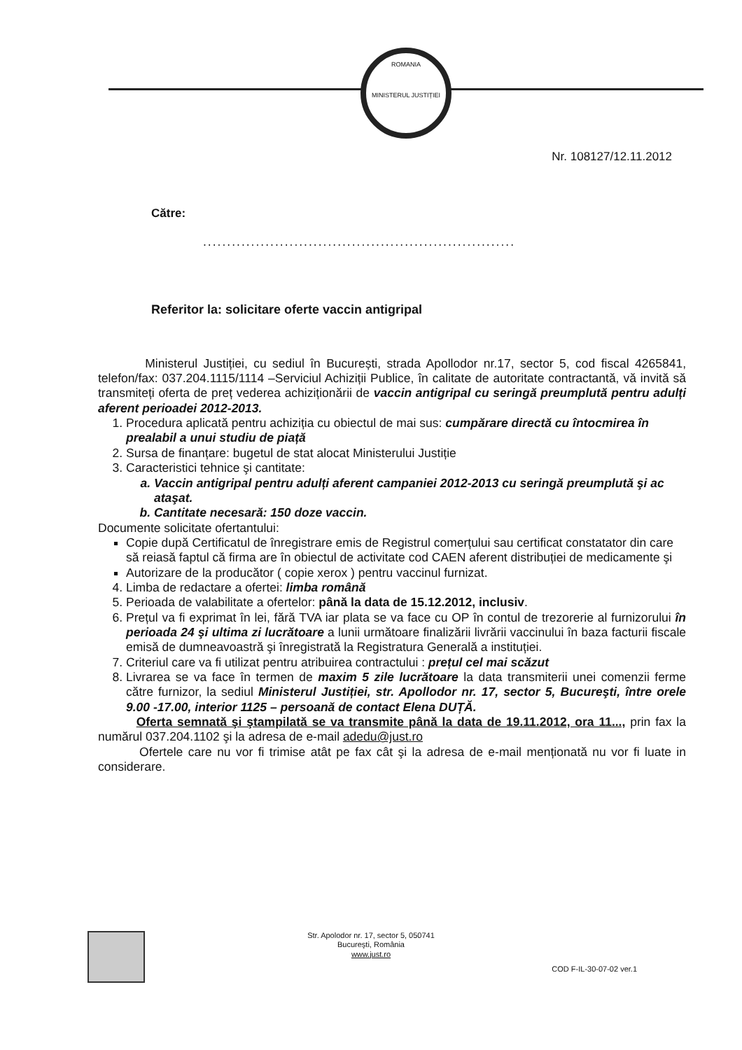ROMANIA
MINISTERUL JUSTIȚIEI
Nr. 108127/12.11.2012
Către:
.................................................................
Referitor la: solicitare oferte vaccin antigripal
Ministerul Justiției, cu sediul în București, strada Apollodor nr.17, sector 5, cod fiscal 4265841, telefon/fax: 037.204.1115/1114 –Serviciul Achiziții Publice, în calitate de autoritate contractantă, vă invită să transmiteți oferta de preț vederea achiziționării de vaccin antigripal cu seringă preumplută pentru adulți aferent perioadei 2012-2013.
1. Procedura aplicată pentru achiziția cu obiectul de mai sus: cumpărare directă cu întocmirea în prealabil a unui studiu de piață
2. Sursa de finanțare: bugetul de stat alocat Ministerului Justiție
3. Caracteristici tehnice şi cantitate:
a. Vaccin antigripal pentru adulți aferent campaniei 2012-2013 cu seringă preumplută şi ac ataşat.
b. Cantitate necesară: 150 doze vaccin.
Documente solicitate ofertantului:
Copie după Certificatul de înregistrare emis de Registrul comerțului sau certificat constatator din care să reiasă faptul că firma are în obiectul de activitate cod CAEN aferent distribuției de medicamente şi
Autorizare de la producător ( copie xerox ) pentru vaccinul furnizat.
4. Limba de redactare a ofertei: limba română
5. Perioada de valabilitate a ofertelor: până la data de 15.12.2012, inclusiv.
6. Prețul va fi exprimat în lei, fără TVA iar plata se va face cu OP în contul de trezorerie al furnizorului în perioada 24 şi ultima zi lucrătoare a lunii următoare finalizării livrării vaccinului în baza facturii fiscale emisă de dumneavoastră şi înregistrată la Registratura Generală a instituției.
7. Criteriul care va fi utilizat pentru atribuirea contractului : prețul cel mai scăzut
8. Livrarea se va face în termen de maxim 5 zile lucrătoare la data transmiterii unei comenzii ferme către furnizor, la sediul Ministerul Justiției, str. Apollodor nr. 17, sector 5, Bucureşti, între orele 9.00 -17.00, interior 1125 – persoană de contact Elena DUȚĂ.
Oferta semnată şi ştampilată se va transmite până la data de 19.11.2012, ora 11..., prin fax la numărul 037.204.1102 şi la adresa de e-mail adedu@just.ro
Ofertele care nu vor fi trimise atât pe fax cât şi la adresa de e-mail menționată nu vor fi luate in considerare.
Str. Apolodor nr. 17, sector 5, 050741
Bucureşti, România
www.just.ro
COD F-IL-30-07-02 ver.1